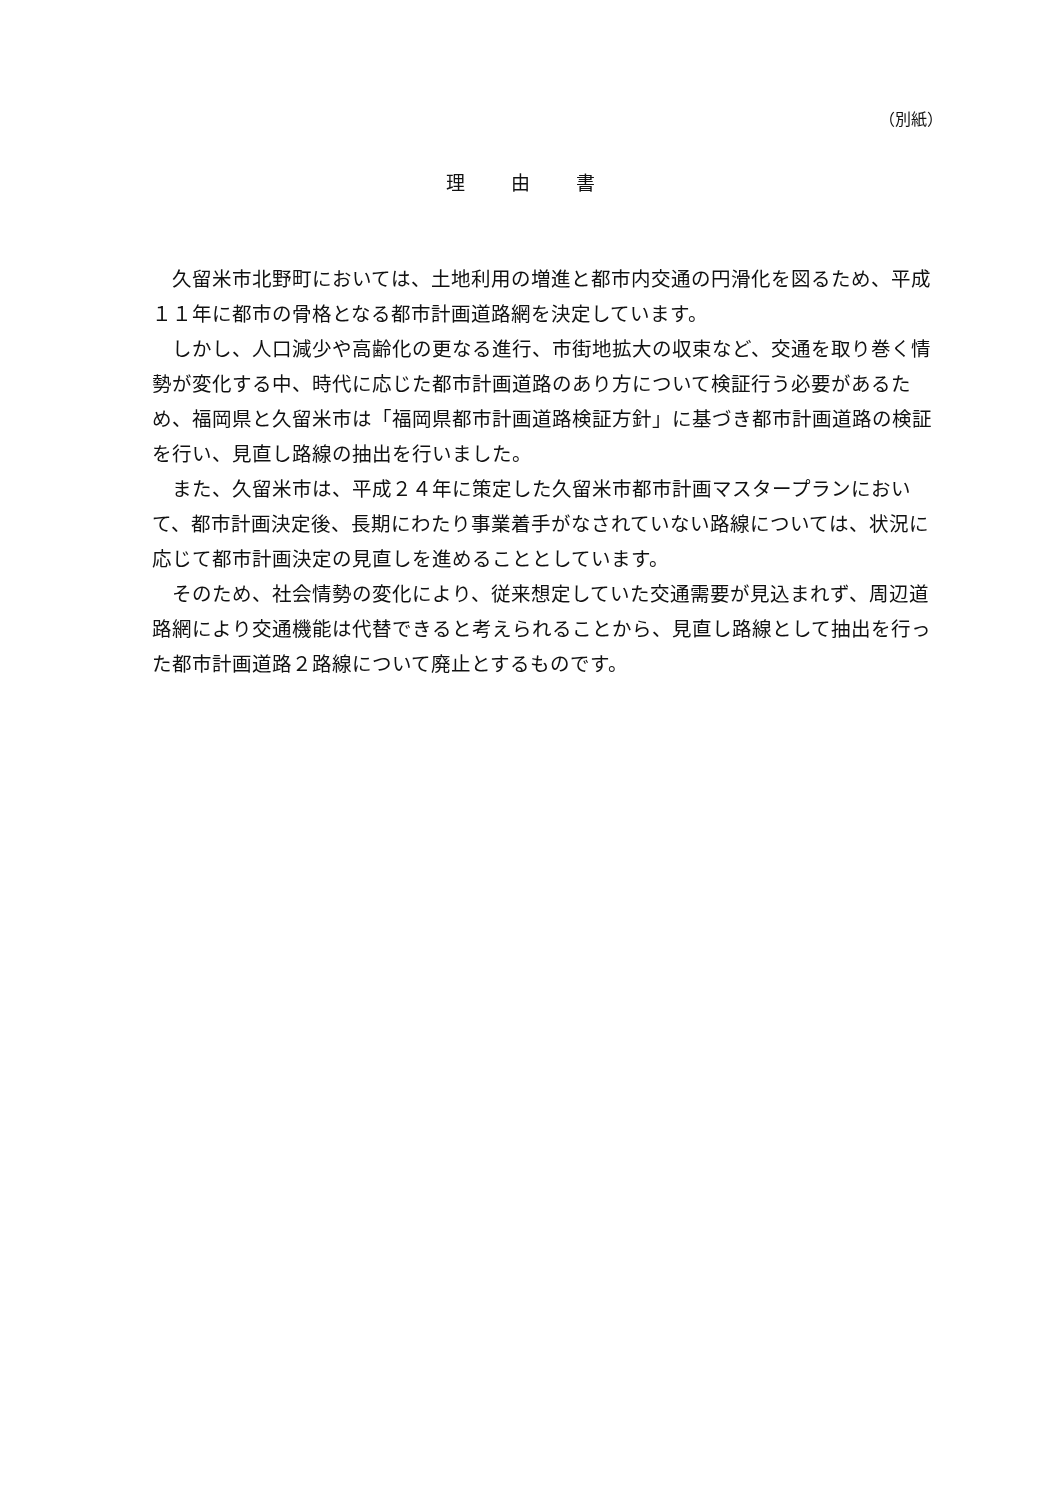（別紙）
理 由 書
久留米市北野町においては、土地利用の増進と都市内交通の円滑化を図るため、平成１１年に都市の骨格となる都市計画道路網を決定しています。
しかし、人口減少や高齢化の更なる進行、市街地拡大の収束など、交通を取り巻く情勢が変化する中、時代に応じた都市計画道路のあり方について検証行う必要があるため、福岡県と久留米市は「福岡県都市計画道路検証方針」に基づき都市計画道路の検証を行い、見直し路線の抽出を行いました。
また、久留米市は、平成２４年に策定した久留米市都市計画マスタープランにおいて、都市計画決定後、長期にわたり事業着手がなされていない路線については、状況に応じて都市計画決定の見直しを進めることとしています。
そのため、社会情勢の変化により、従来想定していた交通需要が見込まれず、周辺道路網により交通機能は代替できると考えられることから、見直し路線として抽出を行った都市計画道路２路線について廃止とするものです。